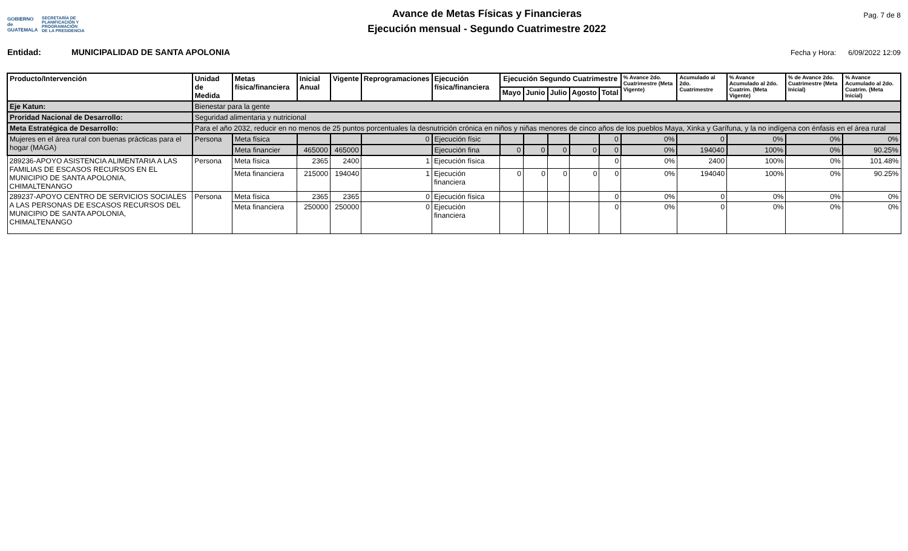GOBIERNO de
GUATEMALA
SECRETARÍA DE
PLANIFICACIÓN Y PROGRAMACIÓN
DE LA PRESIDENCIA
Avance de Metas Físicas y Financieras
Ejecución mensual - Segundo Cuatrimestre 2022
Pag. 7 de 8
Entidad: MUNICIPALIDAD DE SANTA APOLONIA Fecha y Hora: 6/09/2022 12:09
| Producto/Intervención | Unidad de Medida | Metas física/financiera | Inicial Anual | Vigente | Reprogramaciones | Ejecución física/financiera | Ejecución Segundo Cuatrimestre | | | | | % Avance 2do. Cuatrimestre (Meta Vigente) | Acumulado al 2do. Cuatrimestre | % Avance Acumulado al 2do. Cuatrim. (Meta Vigente) | % de Avance 2do. Cuatrimestre (Meta Inicial) | % Avance Acumulado al 2do. Cuatrim. (Meta Inicial) |
| --- | --- | --- | --- | --- | --- | --- | --- | --- | --- | --- | --- | --- | --- | --- | --- | --- |
| | | | | | | | Mayo | Junio | Julio | Agosto | Total | | | | | |
| Eje Katun: | Bienestar para la gente | | | | | | | | | | | | | | | |
| Proridad Nacional de Desarrollo: | Seguridad alimentaria y nutricional | | | | | | | | | | | | | | | |
| Meta Estratégica de Desarrollo: | Para el año 2032, reducir en no menos de 25 puntos porcentuales la desnutrición crónica en niños y niñas menores de cinco años de los pueblos Maya, Xinka y Garífuna, y la no indígena con énfasis en el área rural | | | | | | | | | | | | | | | |
| Mujeres en el área rural con buenas prácticas para el hogar (MAGA) | Persona | Meta física | | | 0 | Ejecución físic | | | | | 0 | 0% | 0 | 0% | 0% | 0% |
| | | Meta financier | 465000 | 465000 | | Ejecución fina | 0 | 0 | 0 | 0 | 0 | 0% | 194040 | 100% | 0% | 90.25% |
| 289236-APOYO ASISTENCIA ALIMENTARIA A LAS FAMILIAS DE ESCASOS RECURSOS EN EL MUNICIPIO DE SANTA APOLONIA, CHIMALTENANGO | Persona | Meta física | 2365 | 2400 | 1 | Ejecución física | | | | | 0 | 0% | 2400 | 100% | 0% | 101.48% |
| | | Meta financiera | 215000 | 194040 | 1 | Ejecución financiera | 0 | 0 | 0 | 0 | 0 | 0% | 194040 | 100% | 0% | 90.25% |
| 289237-APOYO CENTRO DE SERVICIOS SOCIALES A LAS PERSONAS DE ESCASOS RECURSOS DEL MUNICIPIO DE SANTA APOLONIA, CHIMALTENANGO | Persona | Meta física | 2365 | 2365 | 0 | Ejecución física | | | | | 0 | 0% | 0 | 0% | 0% | 0% |
| | | Meta financiera | 250000 | 250000 | 0 | Ejecución financiera | | | | | 0 | 0% | 0 | 0% | 0% | 0% |